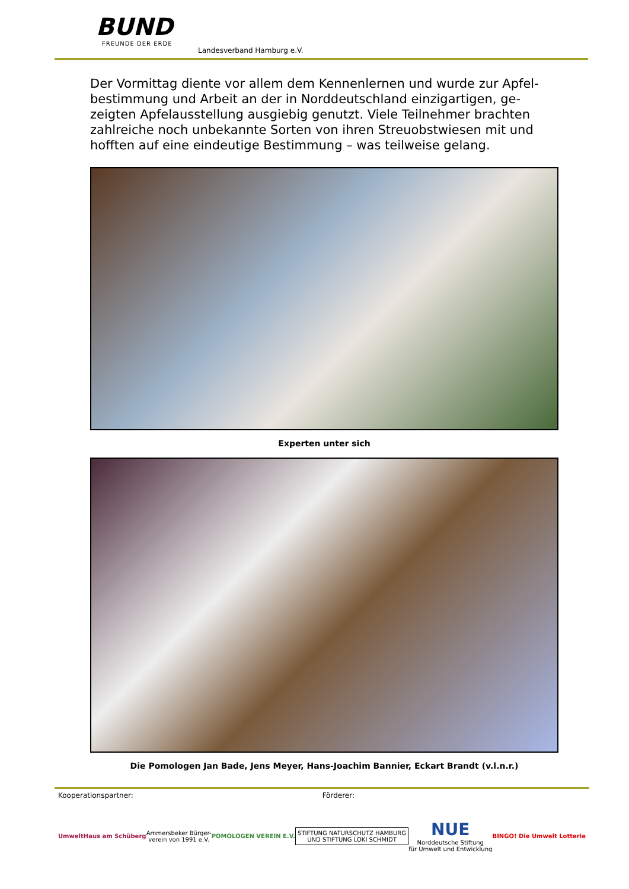BUND
FREUNDE DER ERDE
Landesverband Hamburg e.V.
Der Vormittag diente vor allem dem Kennenlernen und wurde zur Apfel-bestimmung und Arbeit an der in Norddeutschland einzigartigen, ge-zeigten Apfelausstellung ausgiebig genutzt. Viele Teilnehmer brachten zahlreiche noch unbekannte Sorten von ihren Streuobstwiesen mit und hofften auf eine eindeutige Bestimmung – was teilweise gelang.
Experten unter sich
Die Pomologen Jan Bade, Jens Meyer, Hans-Joachim Bannier, Eckart Brandt (v.l.n.r.)
Kooperationspartner: Förderer:
UmweltHaus am Schüberg
Ammersbeker Bürger-
verein von 1991 e.V.
POMOLOGEN VEREIN E.V.
STIFTUNG NATURSCHUTZ HAMBURG
UND STIFTUNG LOKI SCHMIDT
NUE
Norddeutsche Stiftung
für Umwelt und Entwicklung
BINGO! Die Umwelt Lotterie